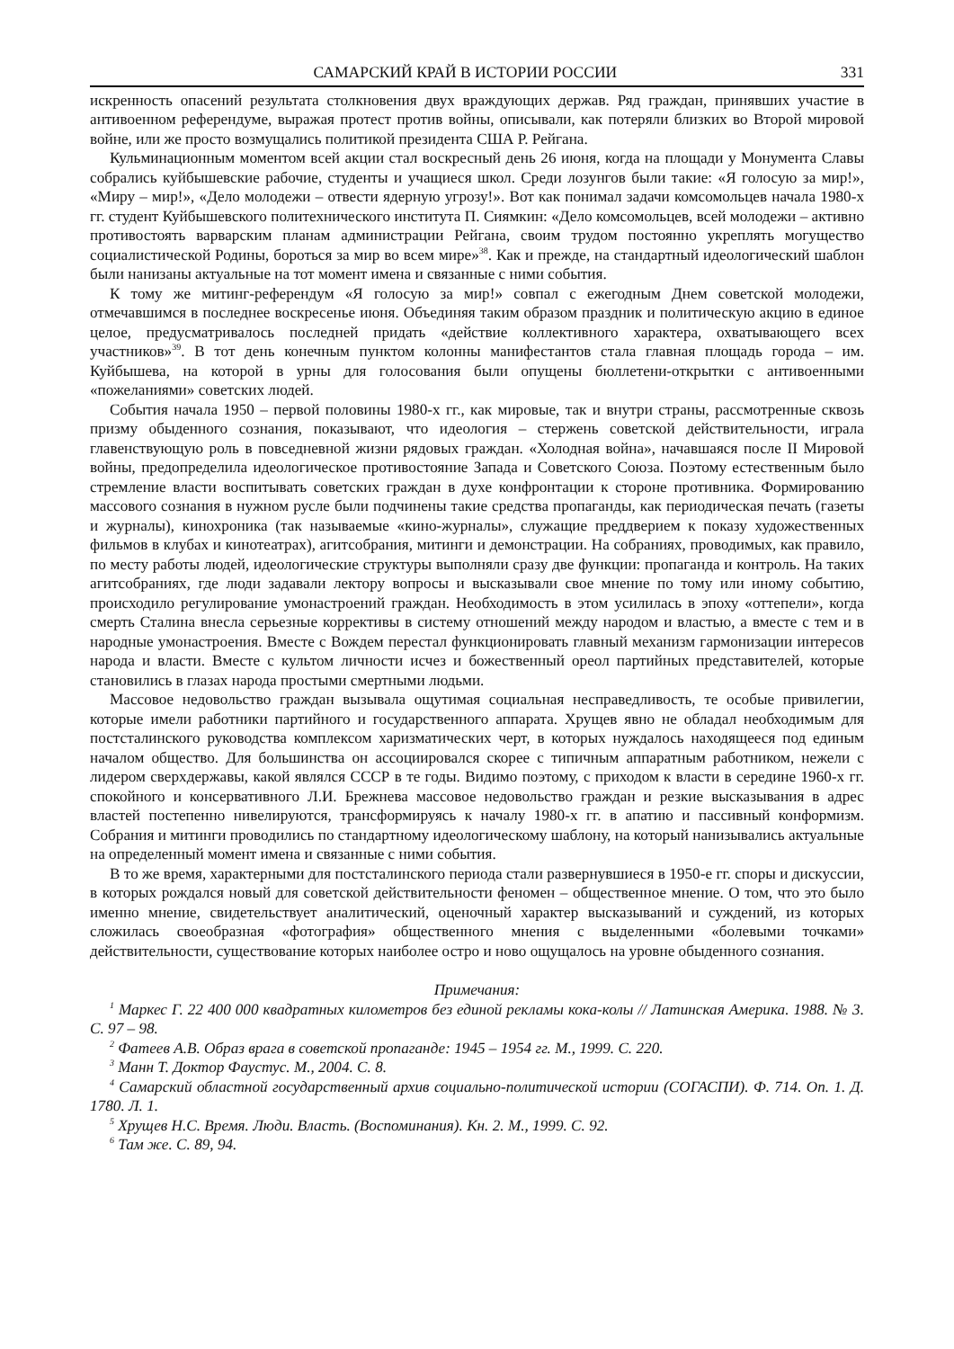САМАРСКИЙ КРАЙ В ИСТОРИИ РОССИИ 331
искренность опасений результата столкновения двух враждующих держав. Ряд граждан, принявших участие в антивоенном референдуме, выражая протест против войны, описывали, как потеряли близких во Второй мировой войне, или же просто возмущались политикой президента США Р. Рейгана.
Кульминационным моментом всей акции стал воскресный день 26 июня, когда на площади у Монумента Славы собрались куйбышевские рабочие, студенты и учащиеся школ. Среди лозунгов были такие: «Я голосую за мир!», «Миру – мир!», «Дело молодежи – отвести ядерную угрозу!». Вот как понимал задачи комсомольцев начала 1980-х гг. студент Куйбышевского политехнического института П. Сиямкин: «Дело комсомольцев, всей молодежи – активно противостоять варварским планам администрации Рейгана, своим трудом постоянно укреплять могущество социалистической Родины, бороться за мир во всем мире»<sup>38</sup>. Как и прежде, на стандартный идеологический шаблон были нанизаны актуальные на тот момент имена и связанные с ними события.
К тому же митинг-референдум «Я голосую за мир!» совпал с ежегодным Днем советской молодежи, отмечавшимся в последнее воскресенье июня. Объединяя таким образом праздник и политическую акцию в единое целое, предусматривалось последней придать «действие коллективного характера, охватывающего всех участников»<sup>39</sup>. В тот день конечным пунктом колонны манифестантов стала главная площадь города – им. Куйбышева, на которой в урны для голосования были опущены бюллетени-открытки с антивоенными «пожеланиями» советских людей.
События начала 1950 – первой половины 1980-х гг., как мировые, так и внутри страны, рассмотренные сквозь призму обыденного сознания, показывают, что идеология – стержень советской действительности, играла главенствующую роль в повседневной жизни рядовых граждан. «Холодная война», начавшаяся после II Мировой войны, предопределила идеологическое противостояние Запада и Советского Союза. Поэтому естественным было стремление власти воспитывать советских граждан в духе конфронтации к стороне противника. Формированию массового сознания в нужном русле были подчинены такие средства пропаганды, как периодическая печать (газеты и журналы), кинохроника (так называемые «кино-журналы», служащие преддверием к показу художественных фильмов в клубах и кинотеатрах), агитсобрания, митинги и демонстрации. На собраниях, проводимых, как правило, по месту работы людей, идеологические структуры выполняли сразу две функции: пропаганда и контроль. На таких агитсобраниях, где люди задавали лектору вопросы и высказывали свое мнение по тому или иному событию, происходило регулирование умонастроений граждан. Необходимость в этом усилилась в эпоху «оттепели», когда смерть Сталина внесла серьезные коррективы в систему отношений между народом и властью, а вместе с тем и в народные умонастроения. Вместе с Вождем перестал функционировать главный механизм гармонизации интересов народа и власти. Вместе с культом личности исчез и божественный ореол партийных представителей, которые становились в глазах народа простыми смертными людьми.
Массовое недовольство граждан вызывала ощутимая социальная несправедливость, те особые привилегии, которые имели работники партийного и государственного аппарата. Хрущев явно не обладал необходимым для постсталинского руководства комплексом харизматических черт, в которых нуждалось находящееся под единым началом общество. Для большинства он ассоциировался скорее с типичным аппаратным работником, нежели с лидером сверхдержавы, какой являлся СССР в те годы. Видимо поэтому, с приходом к власти в середине 1960-х гг. спокойного и консервативного Л.И. Брежнева массовое недовольство граждан и резкие высказывания в адрес властей постепенно нивелируются, трансформируясь к началу 1980-х гг. в апатию и пассивный конформизм. Собрания и митинги проводились по стандартному идеологическому шаблону, на который нанизывались актуальные на определенный момент имена и связанные с ними события.
В то же время, характерными для постсталинского периода стали развернувшиеся в 1950-е гг. споры и дискуссии, в которых рождался новый для советской действительности феномен – общественное мнение. О том, что это было именно мнение, свидетельствует аналитический, оценочный характер высказываний и суждений, из которых сложилась своеобразная «фотография» общественного мнения с выделенными «болевыми точками» действительности, существование которых наиболее остро и ново ощущалось на уровне обыденного сознания.
Примечания:
<sup>1</sup> Маркес Г. 22 400 000 квадратных километров без единой рекламы кока-колы // Латинская Америка. 1988. № 3. С. 97 – 98.
<sup>2</sup> Фатеев А.В. Образ врага в советской пропаганде: 1945 – 1954 гг. М., 1999. С. 220.
<sup>3</sup> Манн Т. Доктор Фаустус. М., 2004. С. 8.
<sup>4</sup> Самарский областной государственный архив социально-политической истории (СОГАСПИ). Ф. 714. Оп. 1. Д. 1780. Л. 1.
<sup>5</sup> Хрущев Н.С. Время. Люди. Власть. (Воспоминания). Кн. 2. М., 1999. С. 92.
<sup>6</sup> Там же. С. 89, 94.